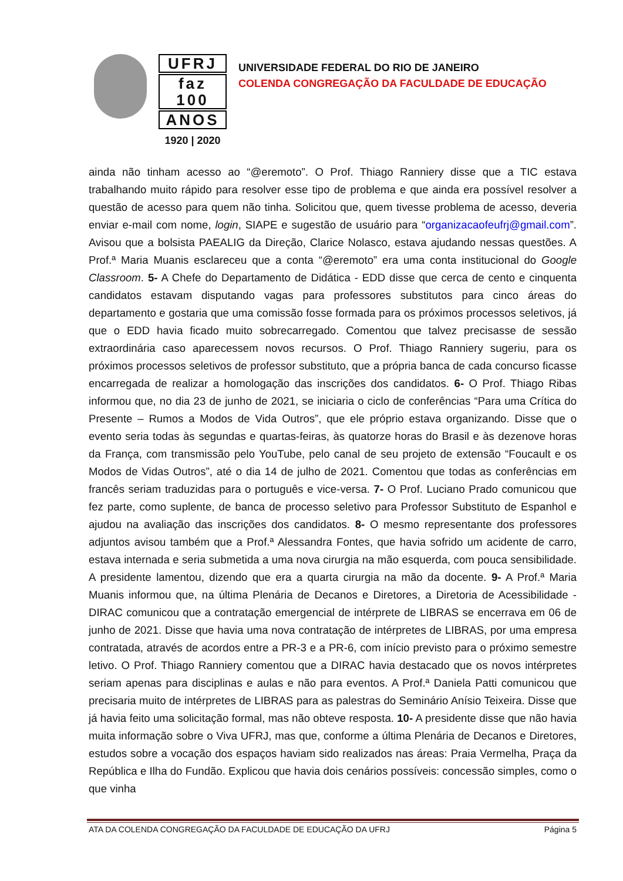UFRJ
faz 100
ANOS
1920 | 2020
UNIVERSIDADE FEDERAL DO RIO DE JANEIRO
COLENDA CONGREGAÇÃO DA FACULDADE DE EDUCAÇÃO
ainda não tinham acesso ao “@eremoto”. O Prof. Thiago Ranniery disse que a TIC estava trabalhando muito rápido para resolver esse tipo de problema e que ainda era possível resolver a questão de acesso para quem não tinha. Solicitou que, quem tivesse problema de acesso, deveria enviar e-mail com nome, login, SIAPE e sugestão de usuário para “organizacaofeufrj@gmail.com”. Avisou que a bolsista PAEALIG da Direção, Clarice Nolasco, estava ajudando nessas questões. A Prof.ª Maria Muanis esclareceu que a conta “@eremoto” era uma conta institucional do Google Classroom. 5- A Chefe do Departamento de Didática - EDD disse que cerca de cento e cinquenta candidatos estavam disputando vagas para professores substitutos para cinco áreas do departamento e gostaria que uma comissão fosse formada para os próximos processos seletivos, já que o EDD havia ficado muito sobrecarregado. Comentou que talvez precisasse de sessão extraordinária caso aparecessem novos recursos. O Prof. Thiago Ranniery sugeriu, para os próximos processos seletivos de professor substituto, que a própria banca de cada concurso ficasse encarregada de realizar a homologação das inscrições dos candidatos. 6- O Prof. Thiago Ribas informou que, no dia 23 de junho de 2021, se iniciaria o ciclo de conferências “Para uma Crítica do Presente – Rumos a Modos de Vida Outros”, que ele próprio estava organizando. Disse que o evento seria todas às segundas e quartas-feiras, às quatorze horas do Brasil e às dezenove horas da França, com transmissão pelo YouTube, pelo canal de seu projeto de extensão “Foucault e os Modos de Vidas Outros”, até o dia 14 de julho de 2021. Comentou que todas as conferências em francês seriam traduzidas para o português e vice-versa. 7- O Prof. Luciano Prado comunicou que fez parte, como suplente, de banca de processo seletivo para Professor Substituto de Espanhol e ajudou na avaliação das inscrições dos candidatos. 8- O mesmo representante dos professores adjuntos avisou também que a Prof.ª Alessandra Fontes, que havia sofrido um acidente de carro, estava internada e seria submetida a uma nova cirurgia na mão esquerda, com pouca sensibilidade. A presidente lamentou, dizendo que era a quarta cirurgia na mão da docente. 9- A Prof.ª Maria Muanis informou que, na última Plenária de Decanos e Diretores, a Diretoria de Acessibilidade - DIRAC comunicou que a contratação emergencial de intérprete de LIBRAS se encerrava em 06 de junho de 2021. Disse que havia uma nova contratação de intérpretes de LIBRAS, por uma empresa contratada, através de acordos entre a PR-3 e a PR-6, com início previsto para o próximo semestre letivo. O Prof. Thiago Ranniery comentou que a DIRAC havia destacado que os novos intérpretes seriam apenas para disciplinas e aulas e não para eventos. A Prof.ª Daniela Patti comunicou que precisaria muito de intérpretes de LIBRAS para as palestras do Seminário Anísio Teixeira. Disse que já havia feito uma solicitação formal, mas não obteve resposta. 10- A presidente disse que não havia muita informação sobre o Viva UFRJ, mas que, conforme a última Plenária de Decanos e Diretores, estudos sobre a vocação dos espaços haviam sido realizados nas áreas: Praia Vermelha, Praça da República e Ilha do Fundão. Explicou que havia dois cenários possíveis: concessão simples, como o que vinha
ATA DA COLENDA CONGREGAÇÃO DA FACULDADE DE EDUCAÇÃO DA UFRJ Página 5